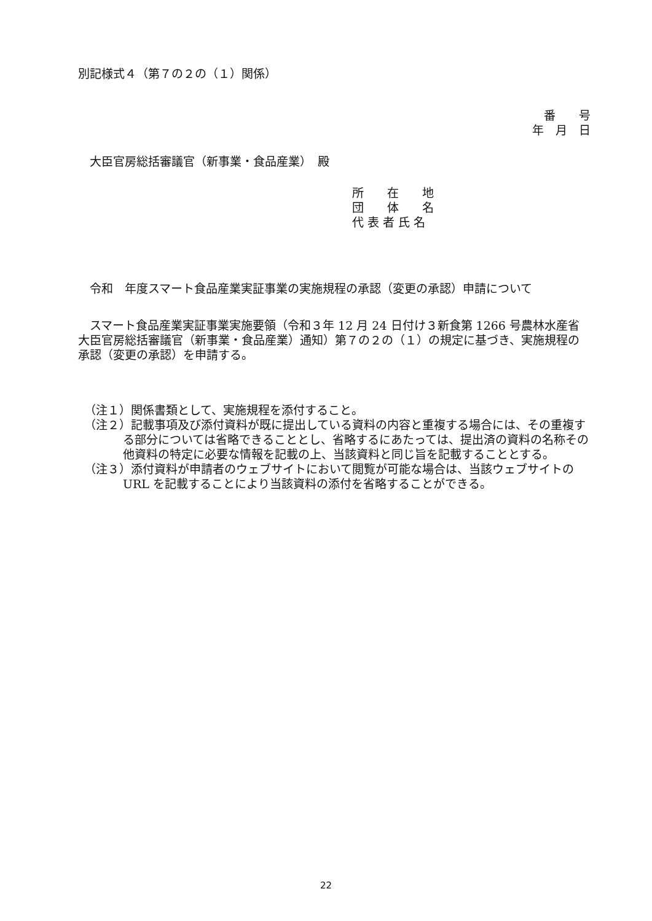別記様式４（第７の２の（１）関係）
番　　号
年　月　日
　大臣官房総括審議官（新事業・食品産業）　殿
所　　在　　地
団　　体　　名
代 表 者 氏 名
　令和　年度スマート食品産業実証事業の実施規程の承認（変更の承認）申請について
　スマート食品産業実証事業実施要領（令和３年 12 月 24 日付け３新食第 1266 号農林水産省大臣官房総括審議官（新事業・食品産業）通知）第７の２の（１）の規定に基づき、実施規程の承認（変更の承認）を申請する。
（注１）関係書類として、実施規程を添付すること。
（注２）記載事項及び添付資料が既に提出している資料の内容と重複する場合には、その重複する部分については省略できることとし、省略するにあたっては、提出済の資料の名称その他資料の特定に必要な情報を記載の上、当該資料と同じ旨を記載することとする。
（注３）添付資料が申請者のウェブサイトにおいて閲覧が可能な場合は、当該ウェブサイトの URL を記載することにより当該資料の添付を省略することができる。
22